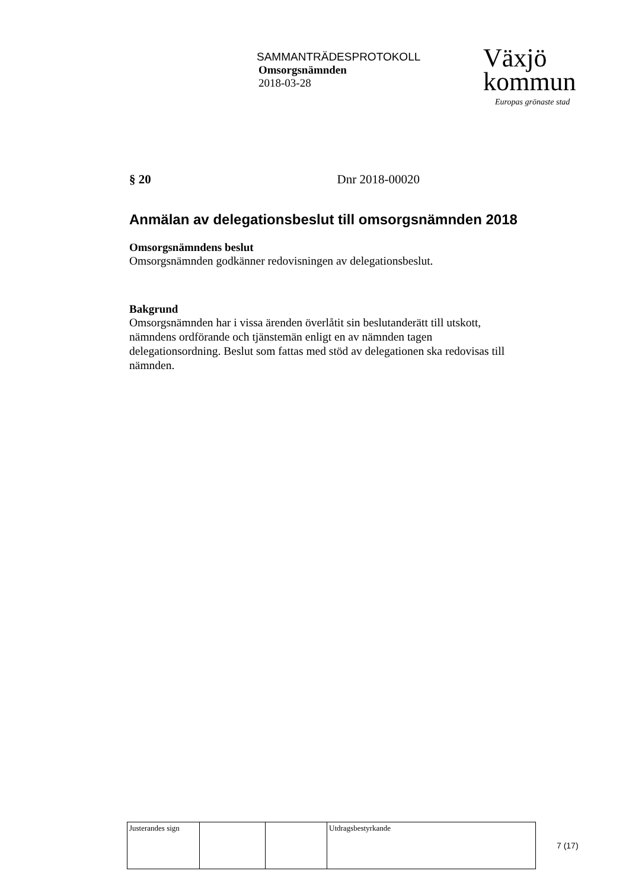SAMMANTRÄDESPROTOKOLL
Omsorgsnämnden
2018-03-28
Växjö
kommun
Europas grönaste stad
§ 20 Dnr 2018-00020
Anmälan av delegationsbeslut till omsorgsnämnden 2018
Omsorgsnämndens beslut
Omsorgsnämnden godkänner redovisningen av delegationsbeslut.
Bakgrund
Omsorgsnämnden har i vissa ärenden överlåtit sin beslutanderätt till utskott, nämndens ordförande och tjänstemän enligt en av nämnden tagen delegationsordning. Beslut som fattas med stöd av delegationen ska redovisas till nämnden.
| Justerandes sign | | | Utdragsbestyrkande |
7 (17)